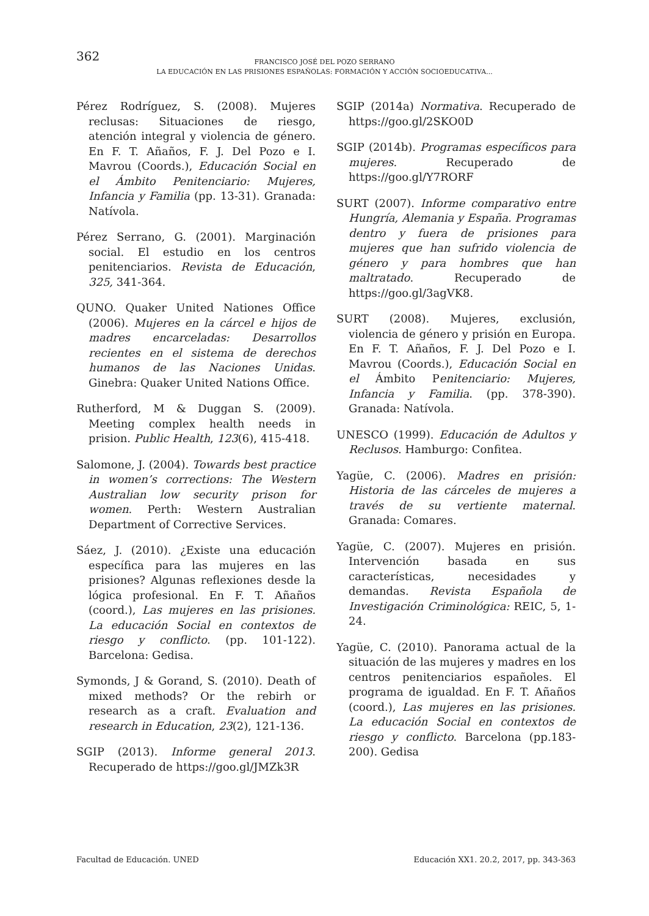362
FRANCISCO JOSÉ DEL POZO SERRANO
LA EDUCACIÓN EN LAS PRISIONES ESPAÑOLAS: FORMACIÓN Y ACCIÓN SOCIOEDUCATIVA...
Pérez Rodríguez, S. (2008). Mujeres reclusas: Situaciones de riesgo, atención integral y violencia de género. En F. T. Añaños, F. J. Del Pozo e I. Mavrou (Coords.), Educación Social en el Ámbito Penitenciario: Mujeres, Infancia y Familia (pp. 13-31). Granada: Natívola.
Pérez Serrano, G. (2001). Marginación social. El estudio en los centros penitenciarios. Revista de Educación, 325, 341-364.
QUNO. Quaker United Nationes Office (2006). Mujeres en la cárcel e hijos de madres encarceladas: Desarrollos recientes en el sistema de derechos humanos de las Naciones Unidas. Ginebra: Quaker United Nations Office.
Rutherford, M & Duggan S. (2009). Meeting complex health needs in prision. Public Health, 123(6), 415-418.
Salomone, J. (2004). Towards best practice in women’s corrections: The Western Australian low security prison for women. Perth: Western Australian Department of Corrective Services.
Sáez, J. (2010). ¿Existe una educación específica para las mujeres en las prisiones? Algunas reflexiones desde la lógica profesional. En F. T. Añaños (coord.), Las mujeres en las prisiones. La educación Social en contextos de riesgo y conflicto. (pp. 101-122). Barcelona: Gedisa.
Symonds, J & Gorand, S. (2010). Death of mixed methods? Or the rebirh or research as a craft. Evaluation and research in Education, 23(2), 121-136.
SGIP (2013). Informe general 2013. Recuperado de https://goo.gl/JMZk3R
SGIP (2014a) Normativa. Recuperado de https://goo.gl/2SKO0D
SGIP (2014b). Programas específicos para mujeres. Recuperado de https://goo.gl/Y7RORF
SURT (2007). Informe comparativo entre Hungría, Alemania y España. Programas dentro y fuera de prisiones para mujeres que han sufrido violencia de género y para hombres que han maltratado. Recuperado de https://goo.gl/3agVK8.
SURT (2008). Mujeres, exclusión, violencia de género y prisión en Europa. En F. T. Añaños, F. J. Del Pozo e I. Mavrou (Coords.), Educación Social en el Ámbito Penitenciario: Mujeres, Infancia y Familia. (pp. 378-390). Granada: Natívola.
UNESCO (1999). Educación de Adultos y Reclusos. Hamburgo: Confitea.
Yagüe, C. (2006). Madres en prisión: Historia de las cárceles de mujeres a través de su vertiente maternal. Granada: Comares.
Yagüe, C. (2007). Mujeres en prisión. Intervención basada en sus características, necesidades y demandas. Revista Española de Investigación Criminológica: REIC, 5, 1-24.
Yagüe, C. (2010). Panorama actual de la situación de las mujeres y madres en los centros penitenciarios españoles. El programa de igualdad. En F. T. Añaños (coord.), Las mujeres en las prisiones. La educación Social en contextos de riesgo y conflicto. Barcelona (pp.183-200). Gedisa
Facultad de Educación. UNED Educación XX1. 20.2, 2017, pp. 343-363